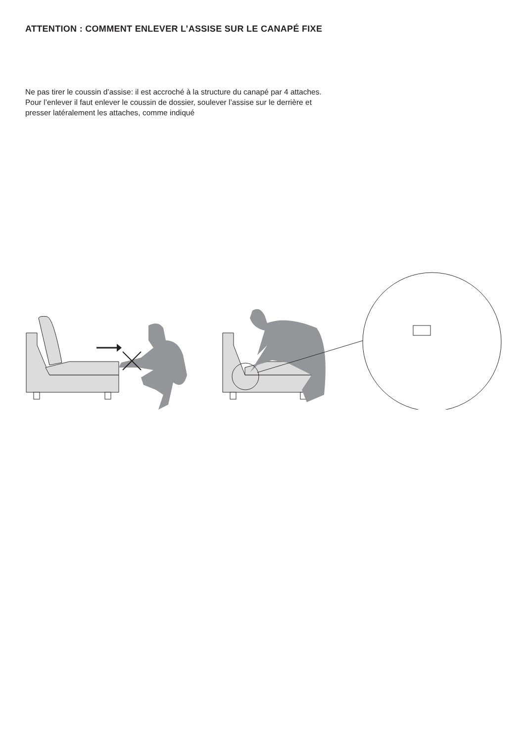ATTENTION : COMMENT ENLEVER L’ASSISE SUR LE CANAPÉ FIXE
Ne pas tirer le coussin d’assise: il est accroché à la structure du canapé par 4 attaches.
Pour l’enlever il faut enlever le coussin de dossier, soulever l’assise sur le derrière et
presser latéralement les attaches, comme indiqué